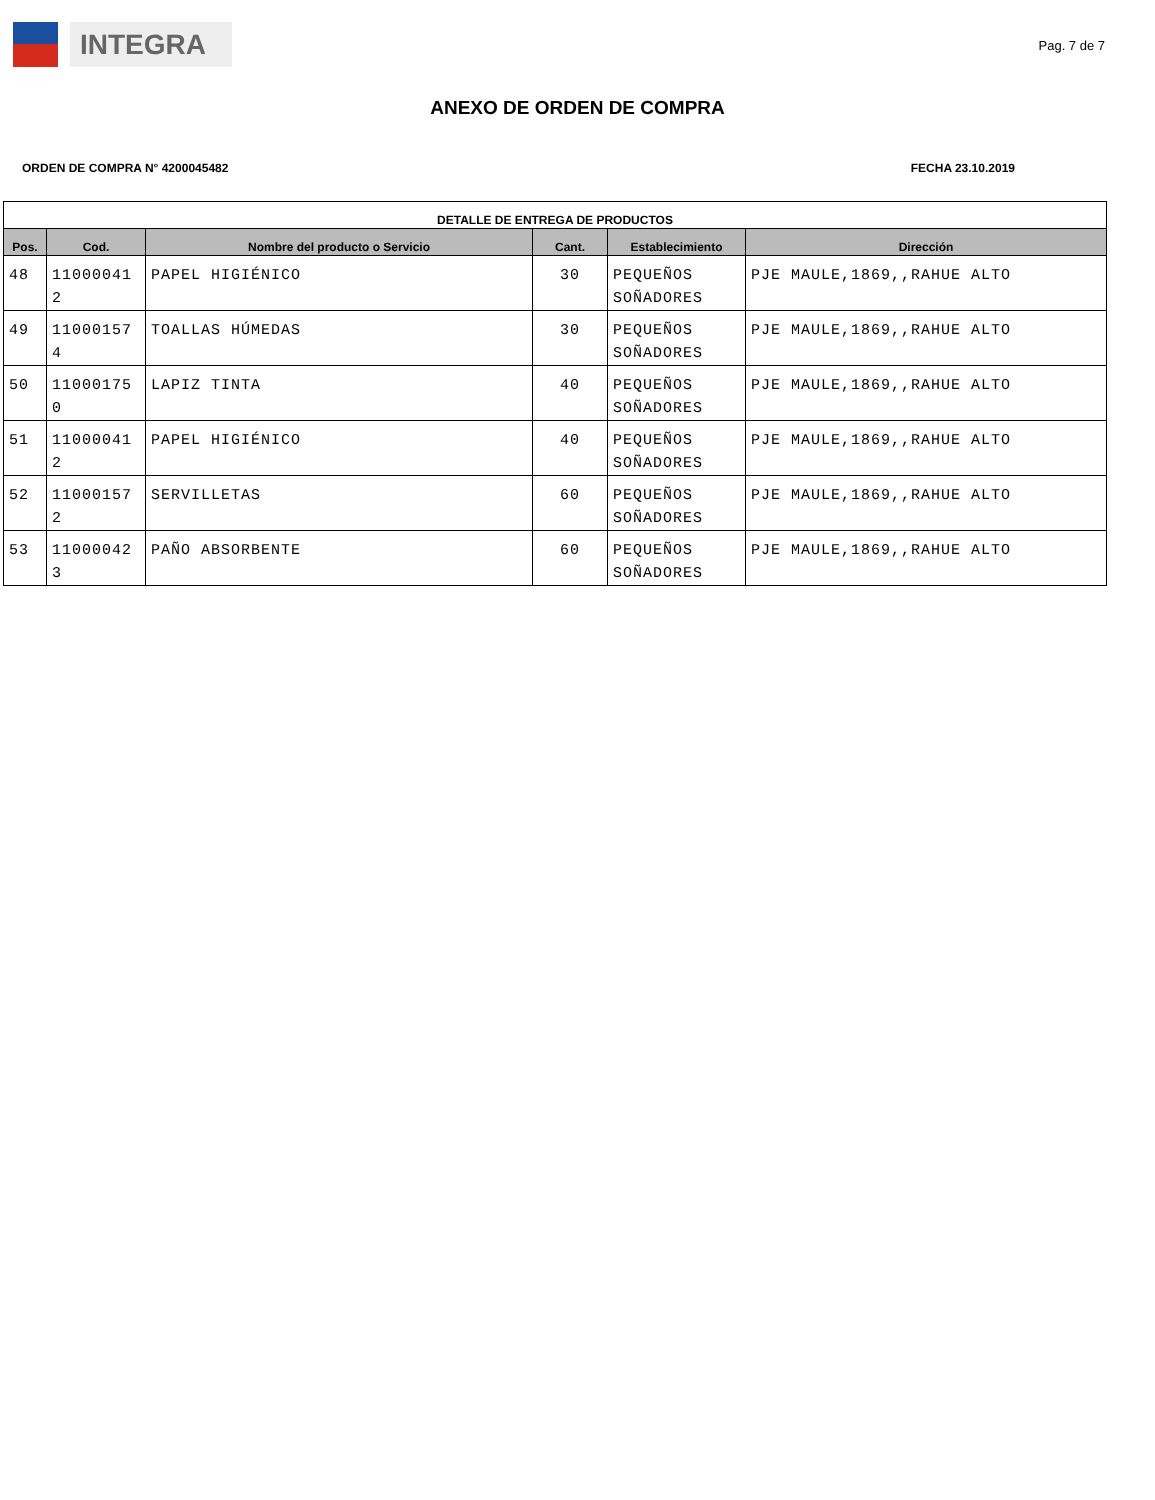INTEGRA
Pag. 7 de 7
ANEXO DE ORDEN DE COMPRA
ORDEN DE COMPRA N° 4200045482 FECHA 23.10.2019
| DETALLE DE ENTREGA DE PRODUCTOS | | | | | |
| --- | --- | --- | --- | --- | --- |
| Pos. | Cod. | Nombre del producto o Servicio | Cant. | Establecimiento | Dirección |
| 48 | 11000041 2 | PAPEL HIGIÉNICO | 30 | PEQUEÑOS SOÑADORES | PJE MAULE,1869,,RAHUE ALTO |
| 49 | 11000157 4 | TOALLAS HÚMEDAS | 30 | PEQUEÑOS SOÑADORES | PJE MAULE,1869,,RAHUE ALTO |
| 50 | 11000175 0 | LAPIZ TINTA | 40 | PEQUEÑOS SOÑADORES | PJE MAULE,1869,,RAHUE ALTO |
| 51 | 11000041 2 | PAPEL HIGIÉNICO | 40 | PEQUEÑOS SOÑADORES | PJE MAULE,1869,,RAHUE ALTO |
| 52 | 11000157 2 | SERVILLETAS | 60 | PEQUEÑOS SOÑADORES | PJE MAULE,1869,,RAHUE ALTO |
| 53 | 11000042 3 | PAÑO ABSORBENTE | 60 | PEQUEÑOS SOÑADORES | PJE MAULE,1869,,RAHUE ALTO |